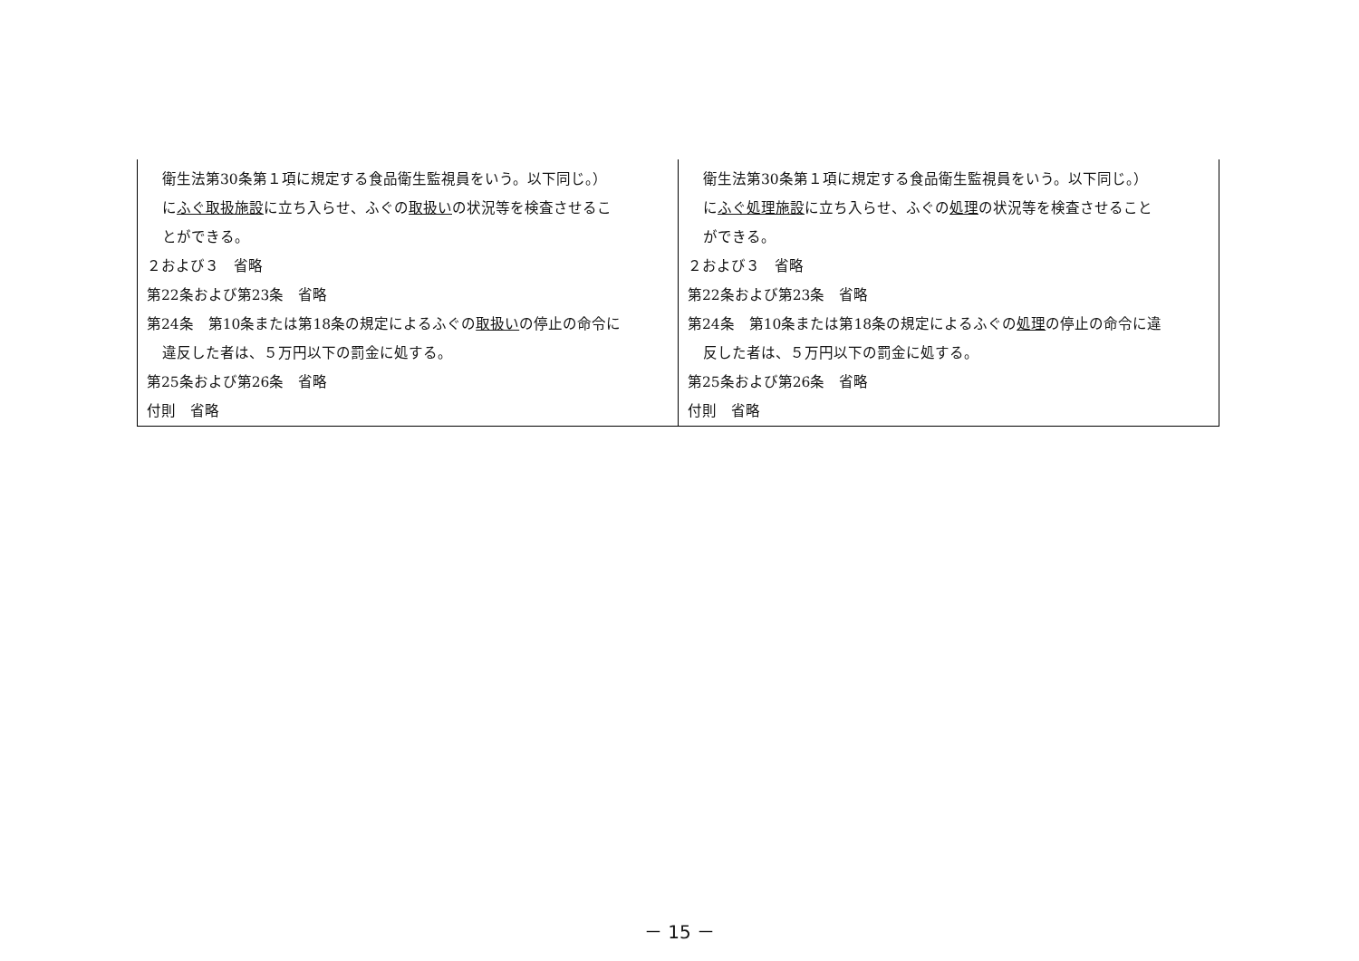| 衛生法第30条第１項に規定する食品衛生監視員をいう。以下同じ。） に ふぐ取扱施設 に立ち入らせ、ふぐの 取扱い の状況等を検査させるこ とができる。 ２および３ 省略 第22条および第23条 省略 第24条 第10条または第18条の規定によるふぐの 取扱い の停止の命令に 違反した者は、５万円以下の罰金に処する。 第25条および第26条 省略 付則 省略 | 衛生法第30条第１項に規定する食品衛生監視員をいう。以下同じ。） に ふぐ処理施設 に立ち入らせ、ふぐの 処理 の状況等を検査させること ができる。 ２および３ 省略 第22条および第23条 省略 第24条 第10条または第18条の規定によるふぐの 処理 の停止の命令に違 反した者は、５万円以下の罰金に処する。 第25条および第26条 省略 付則 省略 |
－ 15 －